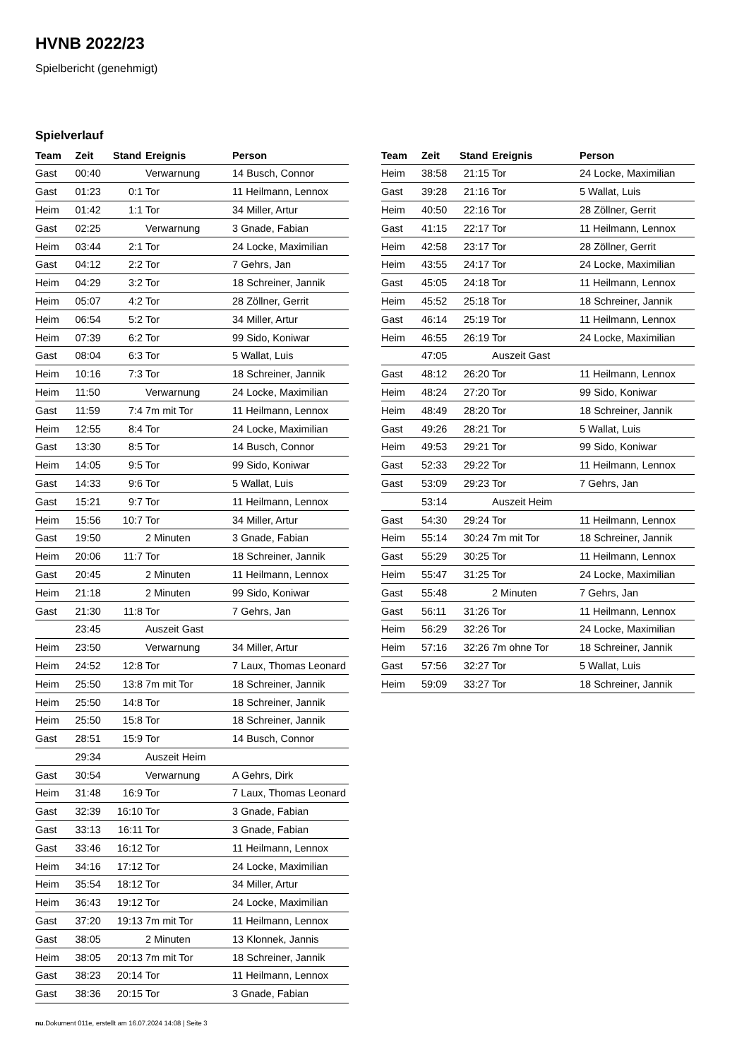HVNB 2022/23
Spielbericht (genehmigt)
Spielverlauf
| Team | Zeit | Stand | Ereignis | Person |
| --- | --- | --- | --- | --- |
| Gast | 00:40 | | Verwarnung | 14 Busch, Connor |
| Gast | 01:23 | 0:1 | Tor | 11 Heilmann, Lennox |
| Heim | 01:42 | 1:1 | Tor | 34 Miller, Artur |
| Gast | 02:25 | | Verwarnung | 3 Gnade, Fabian |
| Heim | 03:44 | 2:1 | Tor | 24 Locke, Maximilian |
| Gast | 04:12 | 2:2 | Tor | 7 Gehrs, Jan |
| Heim | 04:29 | 3:2 | Tor | 18 Schreiner, Jannik |
| Heim | 05:07 | 4:2 | Tor | 28 Zöllner, Gerrit |
| Heim | 06:54 | 5:2 | Tor | 34 Miller, Artur |
| Heim | 07:39 | 6:2 | Tor | 99 Sido, Koniwar |
| Gast | 08:04 | 6:3 | Tor | 5 Wallat, Luis |
| Heim | 10:16 | 7:3 | Tor | 18 Schreiner, Jannik |
| Heim | 11:50 | | Verwarnung | 24 Locke, Maximilian |
| Gast | 11:59 | 7:4 | 7m mit Tor | 11 Heilmann, Lennox |
| Heim | 12:55 | 8:4 | Tor | 24 Locke, Maximilian |
| Gast | 13:30 | 8:5 | Tor | 14 Busch, Connor |
| Heim | 14:05 | 9:5 | Tor | 99 Sido, Koniwar |
| Gast | 14:33 | 9:6 | Tor | 5 Wallat, Luis |
| Gast | 15:21 | 9:7 | Tor | 11 Heilmann, Lennox |
| Heim | 15:56 | 10:7 | Tor | 34 Miller, Artur |
| Gast | 19:50 | | 2 Minuten | 3 Gnade, Fabian |
| Heim | 20:06 | 11:7 | Tor | 18 Schreiner, Jannik |
| Gast | 20:45 | | 2 Minuten | 11 Heilmann, Lennox |
| Heim | 21:18 | | 2 Minuten | 99 Sido, Koniwar |
| Gast | 21:30 | 11:8 | Tor | 7 Gehrs, Jan |
| | 23:45 | | Auszeit Gast | |
| Heim | 23:50 | | Verwarnung | 34 Miller, Artur |
| Heim | 24:52 | 12:8 | Tor | 7 Laux, Thomas Leonard |
| Heim | 25:50 | 13:8 | 7m mit Tor | 18 Schreiner, Jannik |
| Heim | 25:50 | 14:8 | Tor | 18 Schreiner, Jannik |
| Heim | 25:50 | 15:8 | Tor | 18 Schreiner, Jannik |
| Gast | 28:51 | 15:9 | Tor | 14 Busch, Connor |
| | 29:34 | | Auszeit Heim | |
| Gast | 30:54 | | Verwarnung | A Gehrs, Dirk |
| Heim | 31:48 | 16:9 | Tor | 7 Laux, Thomas Leonard |
| Gast | 32:39 | 16:10 | Tor | 3 Gnade, Fabian |
| Gast | 33:13 | 16:11 | Tor | 3 Gnade, Fabian |
| Gast | 33:46 | 16:12 | Tor | 11 Heilmann, Lennox |
| Heim | 34:16 | 17:12 | Tor | 24 Locke, Maximilian |
| Heim | 35:54 | 18:12 | Tor | 34 Miller, Artur |
| Heim | 36:43 | 19:12 | Tor | 24 Locke, Maximilian |
| Gast | 37:20 | 19:13 | 7m mit Tor | 11 Heilmann, Lennox |
| Gast | 38:05 | | 2 Minuten | 13 Klonnek, Jannis |
| Heim | 38:05 | 20:13 | 7m mit Tor | 18 Schreiner, Jannik |
| Gast | 38:23 | 20:14 | Tor | 11 Heilmann, Lennox |
| Gast | 38:36 | 20:15 | Tor | 3 Gnade, Fabian |
| Team | Zeit | Stand | Ereignis | Person |
| --- | --- | --- | --- | --- |
| Heim | 38:58 | 21:15 | Tor | 24 Locke, Maximilian |
| Gast | 39:28 | 21:16 | Tor | 5 Wallat, Luis |
| Heim | 40:50 | 22:16 | Tor | 28 Zöllner, Gerrit |
| Gast | 41:15 | 22:17 | Tor | 11 Heilmann, Lennox |
| Heim | 42:58 | 23:17 | Tor | 28 Zöllner, Gerrit |
| Heim | 43:55 | 24:17 | Tor | 24 Locke, Maximilian |
| Gast | 45:05 | 24:18 | Tor | 11 Heilmann, Lennox |
| Heim | 45:52 | 25:18 | Tor | 18 Schreiner, Jannik |
| Gast | 46:14 | 25:19 | Tor | 11 Heilmann, Lennox |
| Heim | 46:55 | 26:19 | Tor | 24 Locke, Maximilian |
| | 47:05 | | Auszeit Gast | |
| Gast | 48:12 | 26:20 | Tor | 11 Heilmann, Lennox |
| Heim | 48:24 | 27:20 | Tor | 99 Sido, Koniwar |
| Heim | 48:49 | 28:20 | Tor | 18 Schreiner, Jannik |
| Gast | 49:26 | 28:21 | Tor | 5 Wallat, Luis |
| Heim | 49:53 | 29:21 | Tor | 99 Sido, Koniwar |
| Gast | 52:33 | 29:22 | Tor | 11 Heilmann, Lennox |
| Gast | 53:09 | 29:23 | Tor | 7 Gehrs, Jan |
| | 53:14 | | Auszeit Heim | |
| Gast | 54:30 | 29:24 | Tor | 11 Heilmann, Lennox |
| Heim | 55:14 | 30:24 | 7m mit Tor | 18 Schreiner, Jannik |
| Gast | 55:29 | 30:25 | Tor | 11 Heilmann, Lennox |
| Heim | 55:47 | 31:25 | Tor | 24 Locke, Maximilian |
| Gast | 55:48 | | 2 Minuten | 7 Gehrs, Jan |
| Gast | 56:11 | 31:26 | Tor | 11 Heilmann, Lennox |
| Heim | 56:29 | 32:26 | Tor | 24 Locke, Maximilian |
| Heim | 57:16 | 32:26 | 7m ohne Tor | 18 Schreiner, Jannik |
| Gast | 57:56 | 32:27 | Tor | 5 Wallat, Luis |
| Heim | 59:09 | 33:27 | Tor | 18 Schreiner, Jannik |
nu.Dokument 011e, erstellt am 16.07.2024 14:08 | Seite 3